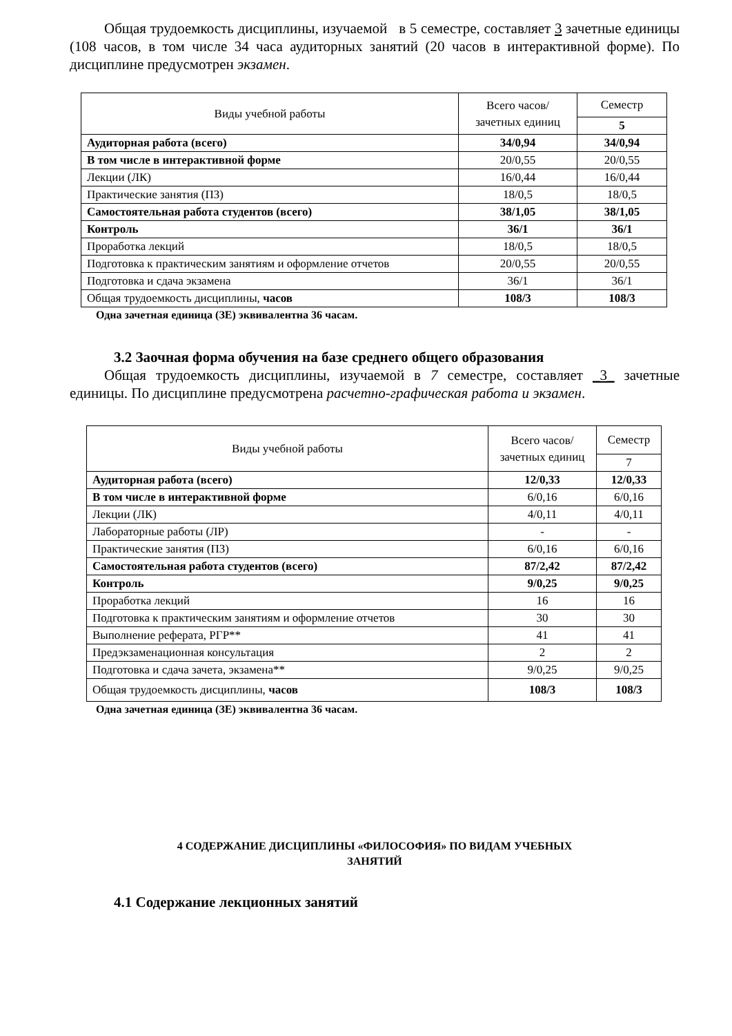Общая трудоемкость дисциплины, изучаемой в 5 семестре, составляет 3 зачетные единицы (108 часов, в том числе 34 часа аудиторных занятий (20 часов в интерактивной форме). По дисциплине предусмотрен экзамен.
| Виды учебной работы | Всего часов/зачетных единиц | Семестр |
| --- | --- | --- |
| | | 5 |
| Аудиторная работа (всего) | 34/0,94 | 34/0,94 |
| В том числе в интерактивной форме | 20/0,55 | 20/0,55 |
| Лекции (ЛК) | 16/0,44 | 16/0,44 |
| Практические занятия (ПЗ) | 18/0,5 | 18/0,5 |
| Самостоятельная работа студентов (всего) | 38/1,05 | 38/1,05 |
| Контроль | 36/1 | 36/1 |
| Проработка лекций | 18/0,5 | 18/0,5 |
| Подготовка к практическим занятиям и оформление отчетов | 20/0,55 | 20/0,55 |
| Подготовка и сдача экзамена | 36/1 | 36/1 |
| Общая трудоемкость дисциплины, часов | 108/3 | 108/3 |
Одна зачетная единица (ЗЕ) эквивалентна 36 часам.
3.2 Заочная форма обучения на базе среднего общего образования
Общая трудоемкость дисциплины, изучаемой в 7 семестре, составляет _3_ зачетные единицы. По дисциплине предусмотрена расчетно-графическая работа и экзамен.
| Виды учебной работы | Всего часов/зачетных единиц | Семестр |
| --- | --- | --- |
| | | 7 |
| Аудиторная работа (всего) | 12/0,33 | 12/0,33 |
| В том числе в интерактивной форме | 6/0,16 | 6/0,16 |
| Лекции (ЛК) | 4/0,11 | 4/0,11 |
| Лабораторные работы (ЛР) | - | - |
| Практические занятия (ПЗ) | 6/0,16 | 6/0,16 |
| Самостоятельная работа студентов (всего) | 87/2,42 | 87/2,42 |
| Контроль | 9/0,25 | 9/0,25 |
| Проработка лекций | 16 | 16 |
| Подготовка к практическим занятиям и оформление отчетов | 30 | 30 |
| Выполнение реферата, РГР** | 41 | 41 |
| Предэкзаменационная консультация | 2 | 2 |
| Подготовка и сдача зачета, экзамена** | 9/0,25 | 9/0,25 |
| Общая трудоемкость дисциплины, часов | 108/3 | 108/3 |
Одна зачетная единица (ЗЕ) эквивалентна 36 часам.
4 СОДЕРЖАНИЕ ДИСЦИПЛИНЫ «ФИЛОСОФИЯ» ПО ВИДАМ УЧЕБНЫХ
ЗАНЯТИЙ
4.1 Содержание лекционных занятий